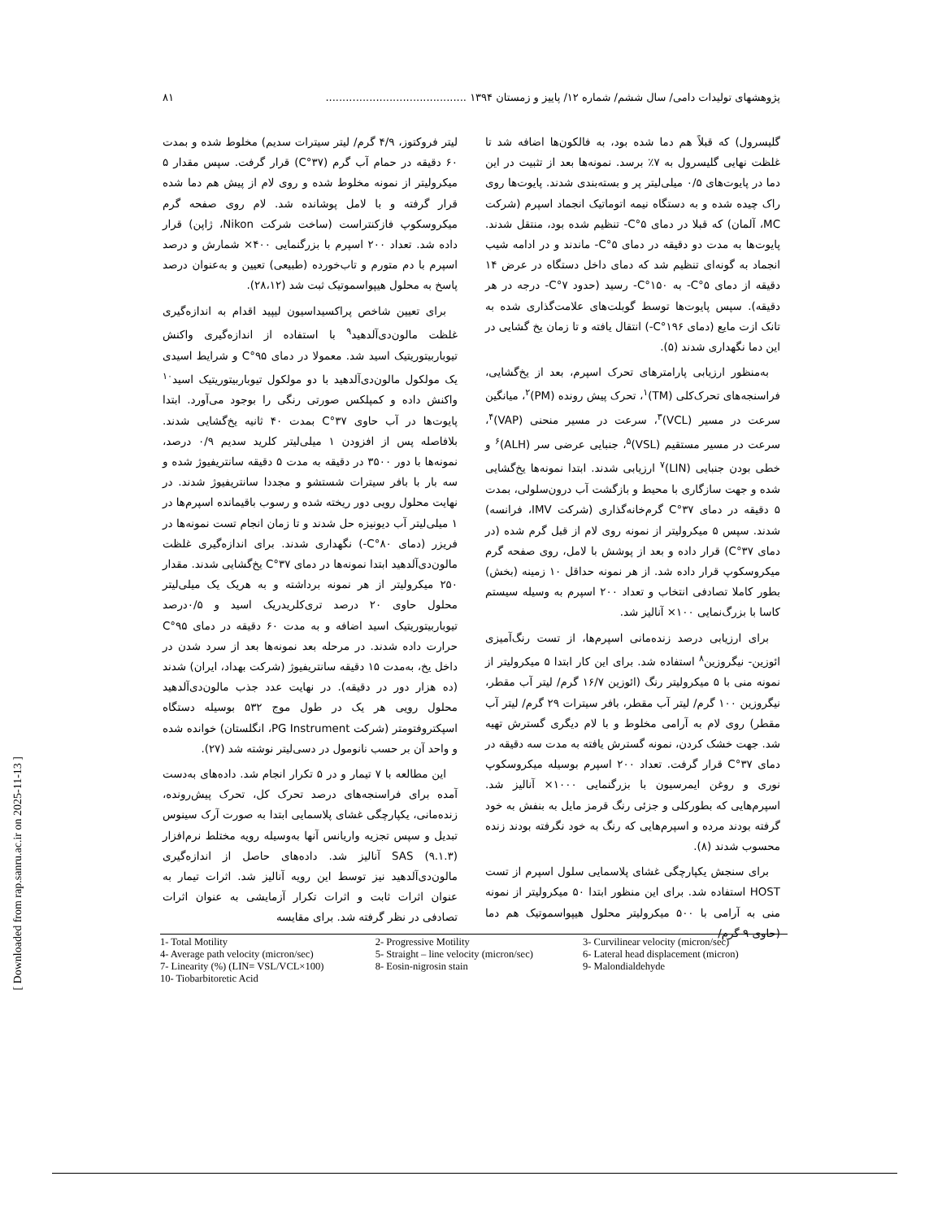[ Downloaded from rap.sanru.ac.ir on 2025-11-13 ]
پژوهشهای تولیدات دامی/ سال ششم/ شماره ۱۲/ پاییز و زمستان ۱۳۹۴ .......................................... ۸۱
گلیسرول) که قبلاً هم دما شده بود، به فالکون‌ها اضافه شد تا غلظت نهایی گلیسرول به ۷٪ برسد. نمونه‌ها بعد از تثبیت در این دما در پایوت‌های ۰/۵ میلی‌لیتر پر و بسته‌بندی شدند. پایوت‌ها روی راک چیده شده و به دستگاه نیمه اتوماتیک انجماد اسپرم (شرکت MC، آلمان) که قبلا در دمای ۵°C- تنظیم شده بود، منتقل شدند. پایوت‌ها به مدت دو دقیقه در دمای ۵°C- ماندند و در ادامه شیب انجماد به گونه‌ای تنظیم شد که دمای داخل دستگاه در عرض ۱۴ دقیقه از دمای ۵°C- به ۱۵۰°C- رسید (حدود ۷°C- درجه در هر دقیقه). سپس پایوت‌ها توسط گوبلت‌های علامت‌گذاری شده به تانک ازت مایع (دمای ۱۹۶°C-) انتقال یافته و تا زمان یخ گشایی در این دما نگهداری شدند (۵).
به‌منظور ارزیابی پارامترهای تحرک اسپرم، بعد از یخ‌گشایی، فراسنجه‌های تحرک‌کلی (TM)<sup>۱</sup>، تحرک پیش رونده (PM)<sup>۲</sup>، میانگین سرعت در مسیر (VCL)<sup>۳</sup>، سرعت در مسیر منحنی (VAP)<sup>۴</sup>، سرعت در مسیر مستقیم (VSL)<sup>۵</sup>، جنبایی عرضی سر (ALH)<sup>۶</sup> و خطی بودن جنبایی (LIN)<sup>۷</sup> ارزیابی شدند. ابتدا نمونه‌ها یخ‌گشایی شده و جهت سازگاری با محیط و بازگشت آب درون‌سلولی، بمدت ۵ دقیقه در دمای ۳۷°C گرم‌خانه‌گذاری (شرکت IMV، فرانسه) شدند. سپس ۵ میکرولیتر از نمونه روی لام از قبل گرم شده (در دمای ۳۷°C) قرار داده و بعد از پوشش با لامل، روی صفحه گرم میکروسکوپ قرار داده شد. از هر نمونه حداقل ۱۰ زمینه (بخش) بطور کاملا تصادفی انتخاب و تعداد ۲۰۰ اسپرم به وسیله سیستم کاسا با بزرگ‌نمایی ۱۰۰× آنالیز شد.
برای ارزیابی درصد زنده‌مانی اسپرم‌ها، از تست رنگ‌آمیزی ائوزین- نیگروزین<sup>۸</sup> استفاده شد. برای این کار ابتدا ۵ میکرولیتر از نمونه منی با ۵ میکرولیتر رنگ (ائوزین ۱۶/۷ گرم/ لیتر آب مقطر، نیگروزین ۱۰۰ گرم/ لیتر آب مقطر، بافر سیترات ۲۹ گرم/ لیتر آب مقطر) روی لام به آرامی مخلوط و با لام دیگری گسترش تهیه شد. جهت خشک کردن، نمونه گسترش یافته به مدت سه دقیقه در دمای ۳۷°C قرار گرفت. تعداد ۲۰۰ اسپرم بوسیله میکروسکوپ نوری و روغن ایمرسیون با بزرگنمایی ۱۰۰۰× آنالیز شد. اسپرم‌هایی که بطورکلی و جزئی رنگ قرمز مایل به بنفش به خود گرفته بودند مرده و اسپرم‌هایی که رنگ به خود نگرفته بودند زنده محسوب شدند (۸).
برای سنجش یکپارچگی غشای پلاسمایی سلول اسپرم از تست HOST استفاده شد. برای این منظور ابتدا ۵۰ میکرولیتر از نمونه منی به آرامی با ۵۰۰ میکرولیتر محلول هیپواسموتیک هم دما (حاوی ۹ گرم/
لیتر فروکتوز، ۴/۹ گرم/ لیتر سیترات سدیم) مخلوط شده و بمدت ۶۰ دقیقه در حمام آب گرم (۳۷°C) قرار گرفت. سپس مقدار ۵ میکرولیتر از نمونه مخلوط شده و روی لام از پیش هم دما شده قرار گرفته و با لامل پوشانده شد. لام روی صفحه گرم میکروسکوپ فازکنتراست (ساخت شرکت Nikon، ژاپن) قرار داده شد. تعداد ۲۰۰ اسپرم با بزرگنمایی ۴۰۰× شمارش و درصد اسپرم با دم متورم و تاب‌خورده (طبیعی) تعیین و به‌عنوان درصد پاسخ به محلول هیپواسموتیک ثبت شد (۲۸،۱۲).
برای تعیین شاخص پراکسیداسیون لیپید اقدام به اندازه‌گیری غلظت مالون‌دی‌آلدهید<sup>۹</sup> با استفاده از اندازه‌گیری واکنش تیوباربیتوریتیک اسید شد. معمولا در دمای ۹۵°C و شرایط اسیدی یک مولکول مالون‌دی‌آلدهید با دو مولکول تیوباربیتوریتیک اسید<sup>۱۰</sup> واکنش داده و کمپلکس صورتی رنگی را بوجود می‌آورد. ابتدا پایوت‌ها در آب حاوی ۳۷°C بمدت ۴۰ ثانیه یخ‌گشایی شدند. بلافاصله پس از افزودن ۱ میلی‌لیتر کلرید سدیم ۰/۹ درصد، نمونه‌ها با دور ۳۵۰۰ در دقیقه به مدت ۵ دقیقه سانتریفیوژ شده و سه بار با بافر سیترات شستشو و مجددا سانتریفیوژ شدند. در نهایت محلول رویی دور ریخته شده و رسوب باقیمانده اسپرم‌ها در ۱ میلی‌لیتر آب دیونیزه حل شدند و تا زمان انجام تست نمونه‌ها در فریزر (دمای ۸۰°C-) نگهداری شدند. برای اندازه‌گیری غلظت مالون‌دی‌آلدهید ابتدا نمونه‌ها در دمای ۳۷°C یخ‌گشایی شدند. مقدار ۲۵۰ میکرولیتر از هر نمونه برداشته و به هریک یک میلی‌لیتر محلول حاوی ۲۰ درصد تری‌کلریدریک اسید و ۰/۵درصد تیوباربیتوریتیک اسید اضافه و به مدت ۶۰ دقیقه در دمای ۹۵°C حرارت داده شدند. در مرحله بعد نمونه‌ها بعد از سرد شدن در داخل یخ، به‌مدت ۱۵ دقیقه سانتریفیوژ (شرکت بهداد، ایران) شدند (ده هزار دور در دقیقه). در نهایت عدد جذب مالون‌دی‌آلدهید محلول رویی هر یک در طول موج ۵۳۲ بوسیله دستگاه اسپکتروفتومتر (شرکت PG Instrument، انگلستان) خوانده شده و واحد آن بر حسب نانومول در دسی‌لیتر نوشته شد (۲۷).
این مطالعه با ۷ تیمار و در ۵ تکرار انجام شد. داده‌های به‌دست آمده برای فراسنجه‌های درصد تحرک کل، تحرک پیش‌رونده، زنده‌مانی، یکپارچگی غشای پلاسمایی ابتدا به صورت آرک سینوس تبدیل و سپس تجزیه واریانس آنها به‌وسیله رویه مختلط نرم‌افزار SAS (۹.۱.۳) آنالیز شد. داده‌های حاصل از اندازه‌گیری مالون‌دی‌آلدهید نیز توسط این رویه آنالیز شد. اثرات تیمار به عنوان اثرات ثابت و اثرات تکرار آزمایشی به عنوان اثرات تصادفی در نظر گرفته شد. برای مقایسه
| 1- Total Motility | 2- Progressive Motility | 3- Curvilinear velocity (micron/sec) |
| 4- Average path velocity (micron/sec) | 5- Straight – line velocity (micron/sec) | 6- Lateral head displacement (micron) |
| 7- Linearity (%) (LIN= VSL/VCL×100) | 8- Eosin-nigrosin stain | 9- Malondialdehyde |
| 10- Tiobarbitoretic Acid | | |